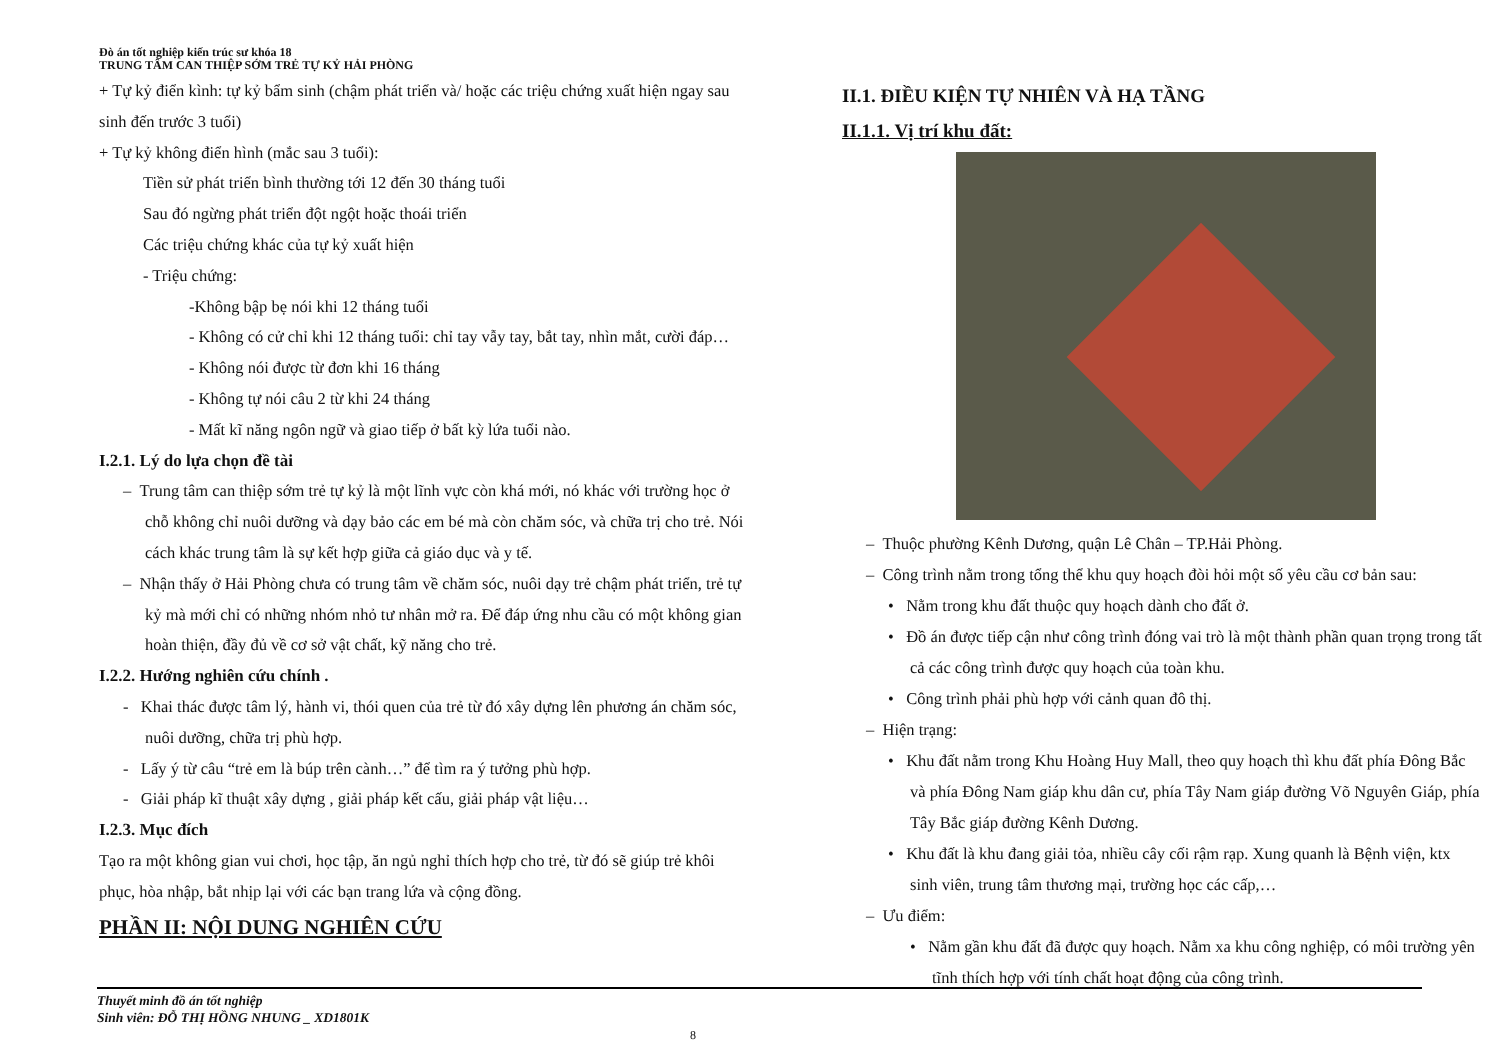Đò án tốt nghiệp kiến trúc sư khóa 18
TRUNG TÂM CAN THIỆP SỚM TRẺ TỰ KỶ HẢI PHÒNG
+ Tự kỷ điển kình: tự kỷ bẩm sinh (chậm phát triển và/ hoặc các triệu chứng xuất hiện ngay sau sinh đến trước 3 tuổi)
+ Tự kỷ không điển hình (mắc sau 3 tuổi):
Tiền sử phát triển bình thường tới 12 đến 30 tháng tuổi
Sau đó ngừng phát triển đột ngột hoặc thoái triển
Các triệu chứng khác của tự kỷ xuất hiện
- Triệu chứng:
-Không bập bẹ nói khi 12 tháng tuổi
- Không có cử chỉ khi 12 tháng tuổi: chỉ tay vẫy tay, bắt tay, nhìn mắt, cười đáp…
- Không nói được từ đơn khi 16 tháng
- Không tự nói câu 2 từ khi 24 tháng
- Mất kĩ năng ngôn ngữ và giao tiếp ở bất kỳ lứa tuổi nào.
I.2.1. Lý do lựa chọn đề tài
– Trung tâm can thiệp sớm trẻ tự kỷ là một lĩnh vực còn khá mới, nó khác với trường học ở chỗ không chỉ nuôi dưỡng và dạy bảo các em bé mà còn chăm sóc, và chữa trị cho trẻ. Nói cách khác trung tâm là sự kết hợp giữa cả giáo dục và y tế.
– Nhận thấy ở Hải Phòng chưa có trung tâm về chăm sóc, nuôi dạy trẻ chậm phát triển, trẻ tự kỷ mà mới chỉ có những nhóm nhỏ tư nhân mở ra. Để đáp ứng nhu cầu có một không gian hoàn thiện, đầy đủ về cơ sở vật chất, kỹ năng cho trẻ.
I.2.2. Hướng nghiên cứu chính .
- Khai thác được tâm lý, hành vi, thói quen của trẻ từ đó xây dựng lên phương án chăm sóc, nuôi dưỡng, chữa trị phù hợp.
- Lấy ý từ câu “trẻ em là búp trên cành…” để tìm ra ý tưởng phù hợp.
- Giải pháp kĩ thuật xây dựng , giải pháp kết cấu, giải pháp vật liệu…
I.2.3. Mục đích
Tạo ra một không gian vui chơi, học tập, ăn ngủ nghỉ thích hợp cho trẻ, từ đó sẽ giúp trẻ khôi phục, hòa nhập, bắt nhịp lại với các bạn trang lứa và cộng đồng.
PHẦN II: NỘI DUNG NGHIÊN CỨU
II.1. ĐIỀU KIỆN TỰ NHIÊN VÀ HẠ TẦNG
II.1.1. Vị trí khu đất:
– Thuộc phường Kênh Dương, quận Lê Chân – TP.Hải Phòng.
– Công trình nằm trong tổng thể khu quy hoạch đòi hỏi một số yêu cầu cơ bản sau:
• Nằm trong khu đất thuộc quy hoạch dành cho đất ở.
• Đồ án được tiếp cận như công trình đóng vai trò là một thành phần quan trọng trong tất cả các công trình được quy hoạch của toàn khu.
• Công trình phải phù hợp với cảnh quan đô thị.
– Hiện trạng:
• Khu đất nằm trong Khu Hoàng Huy Mall, theo quy hoạch thì khu đất phía Đông Bắc và phía Đông Nam giáp khu dân cư, phía Tây Nam giáp đường Võ Nguyên Giáp, phía Tây Bắc giáp đường Kênh Dương.
• Khu đất là khu đang giải tỏa, nhiều cây cối rậm rạp. Xung quanh là Bệnh viện, ktx sinh viên, trung tâm thương mại, trường học các cấp,…
– Ưu điểm:
• Nằm gần khu đất đã được quy hoạch. Nằm xa khu công nghiệp, có môi trường yên tĩnh thích hợp với tính chất hoạt động của công trình.
Thuyết minh đồ án tốt nghiệp
Sinh viên: ĐỖ THỊ HỒNG NHUNG _ XD1801K
8